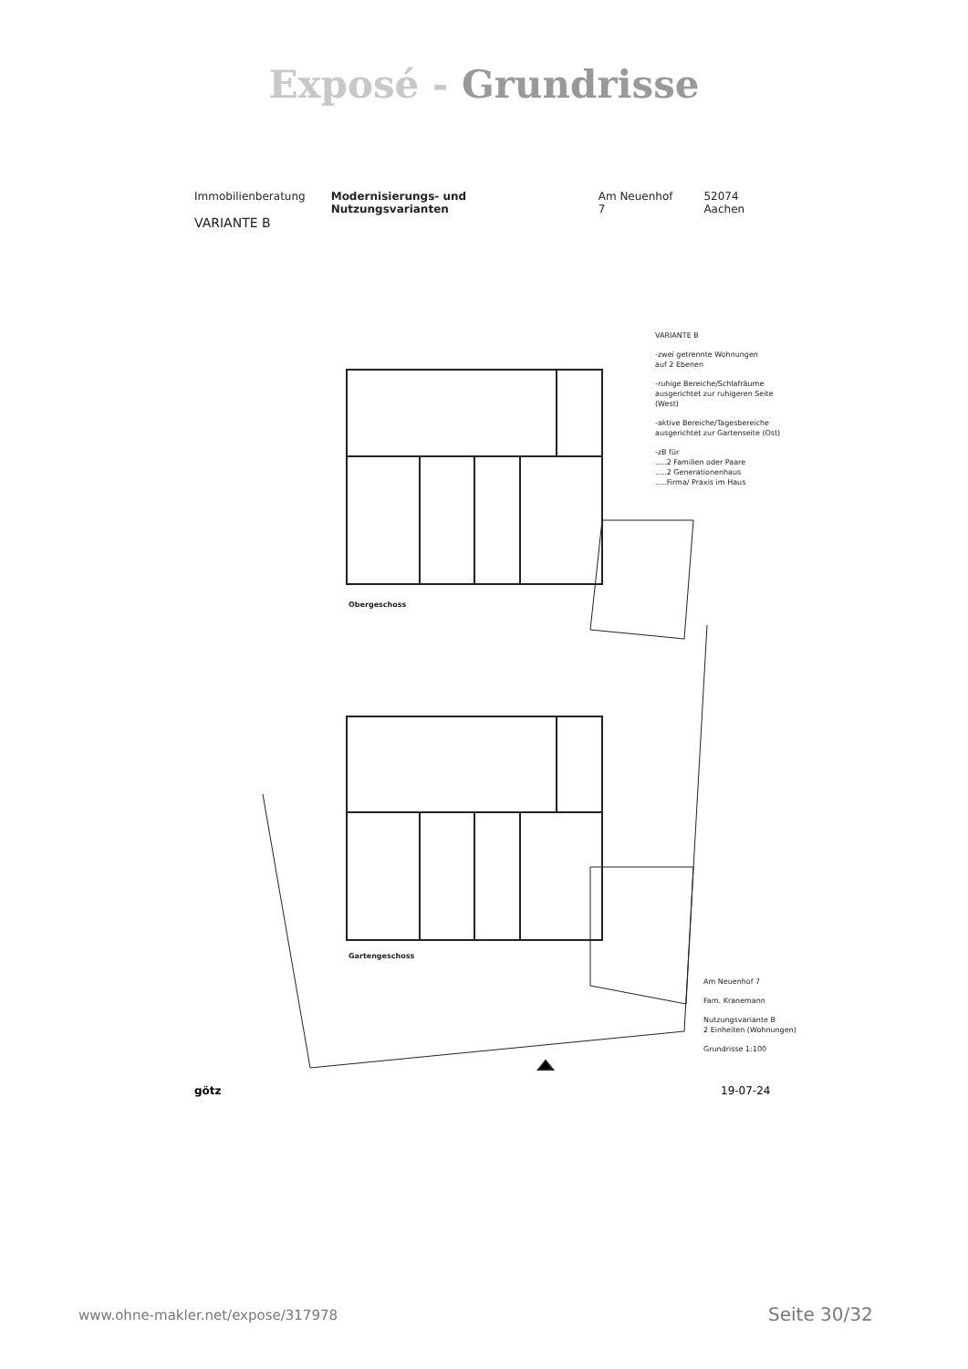Exposé - Grundrisse
Immobilienberatung Modernisierungs- und Nutzungsvarianten Am Neuenhof 7 52074 Aachen
VARIANTE B
VARIANTE B
-zwei getrennte Wohnungen
auf 2 Ebenen
-ruhige Bereiche/Schlafräume
ausgerichtet zur ruhigeren Seite
(West)
-aktive Bereiche/Tagesbereiche
ausgerichtet zur Gartenseite (Ost)
-zB für
.....2 Familien oder Paare
.....2 Generationenhaus
.....Firma/ Praxis im Haus
Obergeschoss
Gartengeschoss
Am Neuenhof 7
Fam. Kranemann
Nutzungsvariante B
2 Einheiten (Wohnungen)
Grundrisse 1:100
götz 19-07-24
www.ohne-makler.net/expose/317978
Seite 30/32